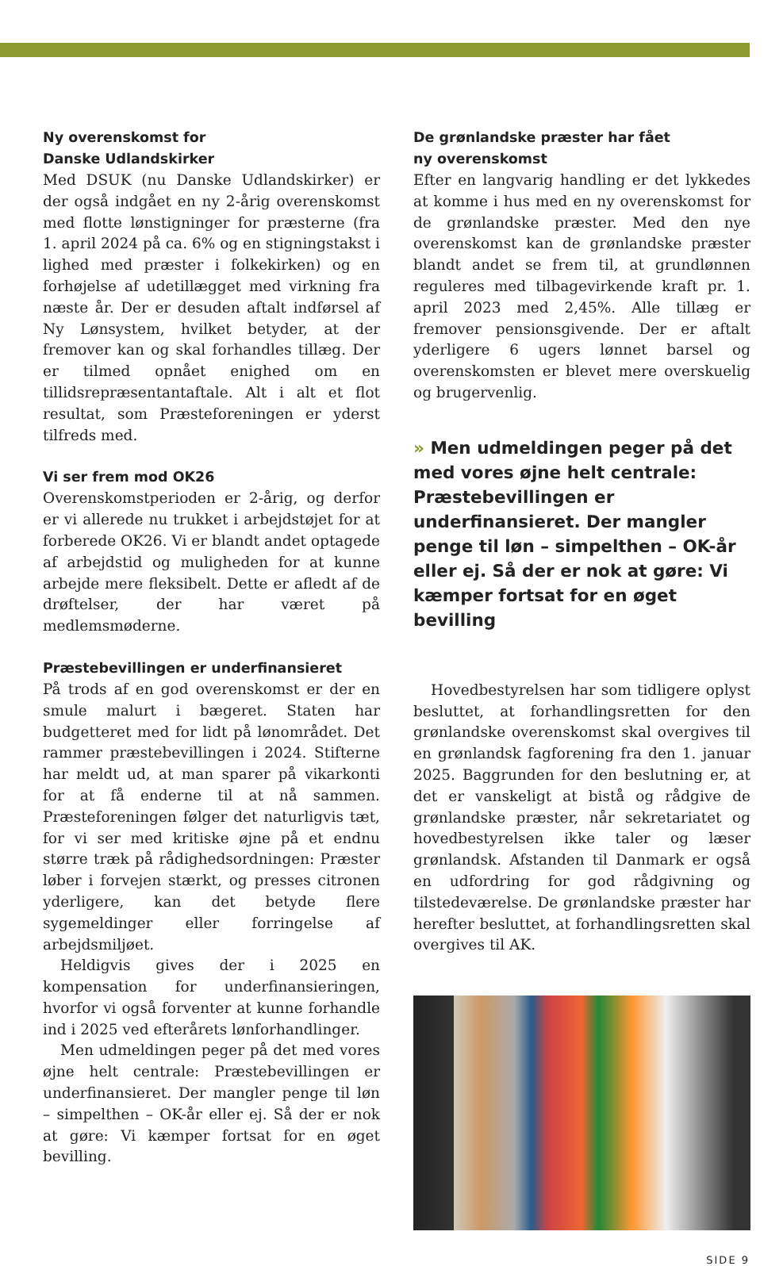Ny overenskomst for
Danske Udlandskirker
Med DSUK (nu Danske Udlandskirker) er der også indgået en ny 2-årig overenskomst med flotte lønstigninger for præsterne (fra 1. april 2024 på ca. 6% og en stigningstakst i lighed med præster i folkekirken) og en forhøjelse af udetillægget med virkning fra næste år. Der er desuden aftalt indførsel af Ny Lønsystem, hvilket betyder, at der fremover kan og skal forhandles tillæg. Der er tilmed opnået enighed om en tillidsrepræsentantaftale. Alt i alt et flot resultat, som Præsteforeningen er yderst tilfreds med.
Vi ser frem mod OK26
Overenskomstperioden er 2-årig, og derfor er vi allerede nu trukket i arbejdstøjet for at forberede OK26. Vi er blandt andet optagede af arbejdstid og muligheden for at kunne arbejde mere fleksibelt. Dette er afledt af de drøftelser, der har været på medlemsmøderne.
Præstebevillingen er underfinansieret
På trods af en god overenskomst er der en smule malurt i bægeret. Staten har budgetteret med for lidt på lønområdet. Det rammer præstebevillingen i 2024. Stifterne har meldt ud, at man sparer på vikarkonti for at få enderne til at nå sammen. Præsteforeningen følger det naturligvis tæt, for vi ser med kritiske øjne på et endnu større træk på rådighedsordningen: Præster løber i forvejen stærkt, og presses citronen yderligere, kan det betyde flere sygemeldinger eller forringelse af arbejdsmiljøet.
Heldigvis gives der i 2025 en kompensation for underfinansieringen, hvorfor vi også forventer at kunne forhandle ind i 2025 ved efterårets lønforhandlinger.
Men udmeldingen peger på det med vores øjne helt centrale: Præstebevillingen er underfinansieret. Der mangler penge til løn – simpelthen – OK-år eller ej. Så der er nok at gøre: Vi kæmper fortsat for en øget bevilling.
De grønlandske præster har fået
ny overenskomst
Efter en langvarig handling er det lykkedes at komme i hus med en ny overenskomst for de grønlandske præster. Med den nye overenskomst kan de grønlandske præster blandt andet se frem til, at grundlønnen reguleres med tilbagevirkende kraft pr. 1. april 2023 med 2,45%. Alle tillæg er fremover pensionsgivende. Der er aftalt yderligere 6 ugers lønnet barsel og overenskomsten er blevet mere overskuelig og brugervenlig.
» Men udmeldingen peger på det med vores øjne helt centrale: Præstebevillingen er underfinansieret. Der mangler penge til løn – simpelthen – OK-år eller ej. Så der er nok at gøre: Vi kæmper fortsat for en øget bevilling
Hovedbestyrelsen har som tidligere oplyst besluttet, at forhandlingsretten for den grønlandske overenskomst skal overgives til en grønlandsk fagforening fra den 1. januar 2025. Baggrunden for den beslutning er, at det er vanskeligt at bistå og rådgive de grønlandske præster, når sekretariatet og hovedbestyrelsen ikke taler og læser grønlandsk. Afstanden til Danmark er også en udfordring for god rådgivning og tilstedeværelse. De grønlandske præster har herefter besluttet, at forhandlingsretten skal overgives til AK.
SIDE 9